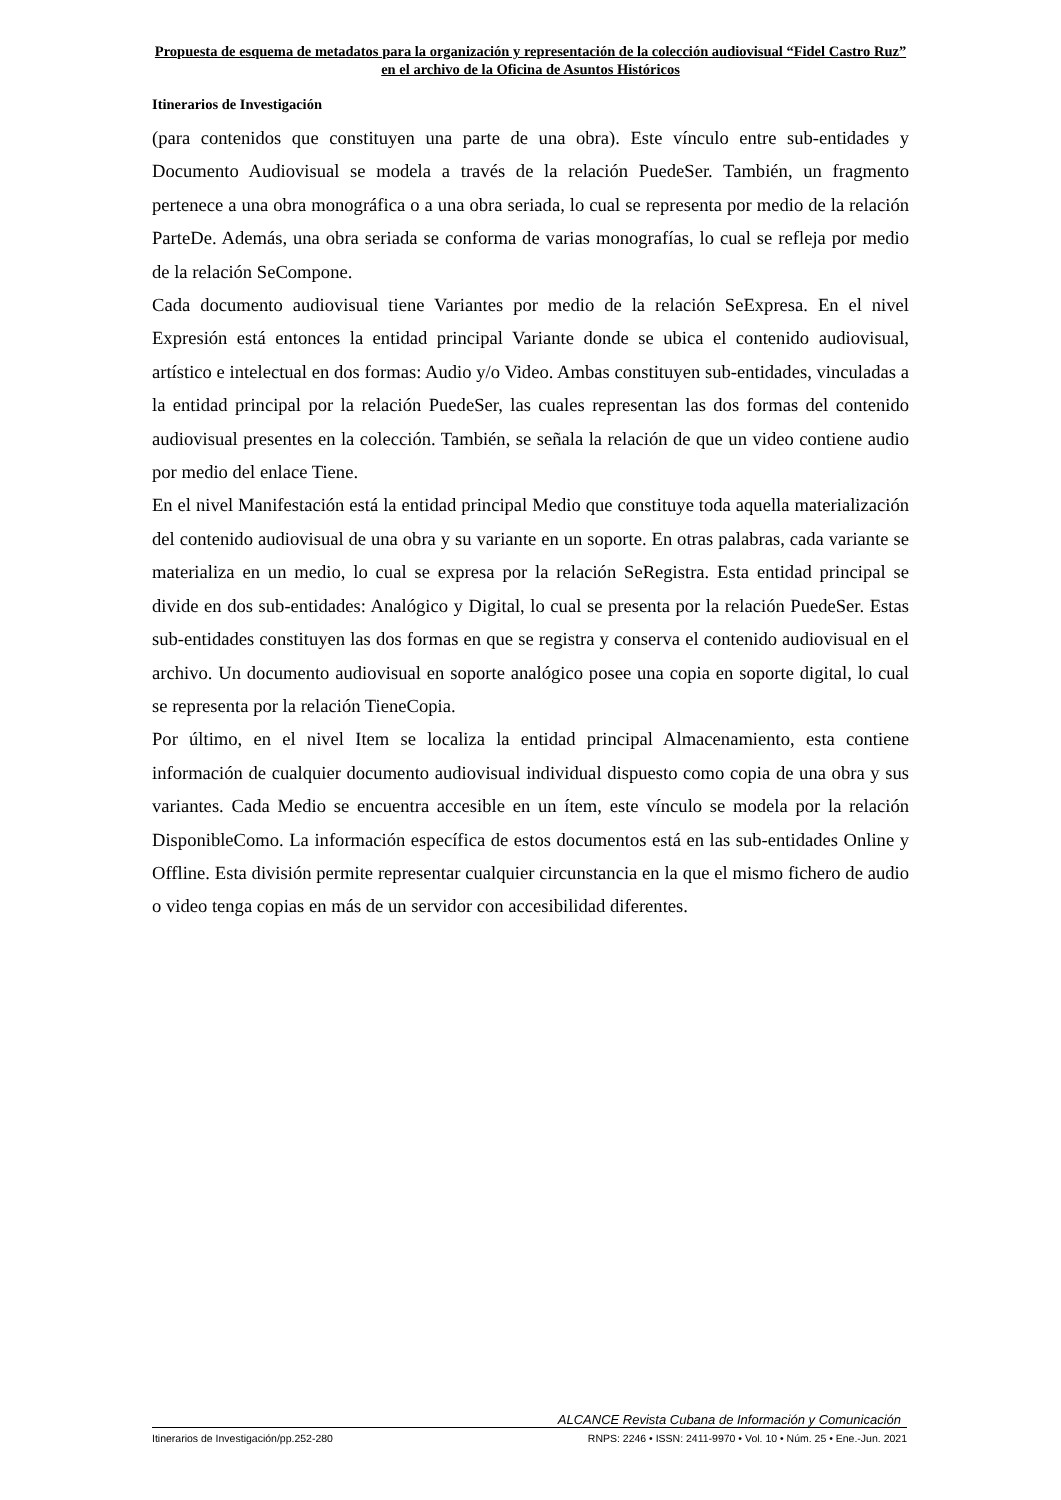Propuesta de esquema de metadatos para la organización y representación de la colección audiovisual “Fidel Castro Ruz” en el archivo de la Oficina de Asuntos Históricos
Itinerarios de Investigación
(para contenidos que constituyen una parte de una obra). Este vínculo entre sub-entidades y Documento Audiovisual se modela a través de la relación PuedeSer. También, un fragmento pertenece a una obra monográfica o a una obra seriada, lo cual se representa por medio de la relación ParteDe. Además, una obra seriada se conforma de varias monografías, lo cual se refleja por medio de la relación SeCompone.
Cada documento audiovisual tiene Variantes por medio de la relación SeExpresa. En el nivel Expresión está entonces la entidad principal Variante donde se ubica el contenido audiovisual, artístico e intelectual en dos formas: Audio y/o Video. Ambas constituyen sub-entidades, vinculadas a la entidad principal por la relación PuedeSer, las cuales representan las dos formas del contenido audiovisual presentes en la colección. También, se señala la relación de que un video contiene audio por medio del enlace Tiene.
En el nivel Manifestación está la entidad principal Medio que constituye toda aquella materialización del contenido audiovisual de una obra y su variante en un soporte. En otras palabras, cada variante se materializa en un medio, lo cual se expresa por la relación SeRegistra. Esta entidad principal se divide en dos sub-entidades: Analógico y Digital, lo cual se presenta por la relación PuedeSer. Estas sub-entidades constituyen las dos formas en que se registra y conserva el contenido audiovisual en el archivo. Un documento audiovisual en soporte analógico posee una copia en soporte digital, lo cual se representa por la relación TieneCopia.
Por último, en el nivel Item se localiza la entidad principal Almacenamiento, esta contiene información de cualquier documento audiovisual individual dispuesto como copia de una obra y sus variantes. Cada Medio se encuentra accesible en un ítem, este vínculo se modela por la relación DisponibleComo. La información específica de estos documentos está en las sub-entidades Online y Offline. Esta división permite representar cualquier circunstancia en la que el mismo fichero de audio o video tenga copias en más de un servidor con accesibilidad diferentes.
ALCANCE Revista Cubana de Información y Comunicación
Itinerarios de Investigación/pp.252-280 RNPS: 2246 • ISSN: 2411-9970 • Vol. 10 • Núm. 25 • Ene.-Jun. 2021